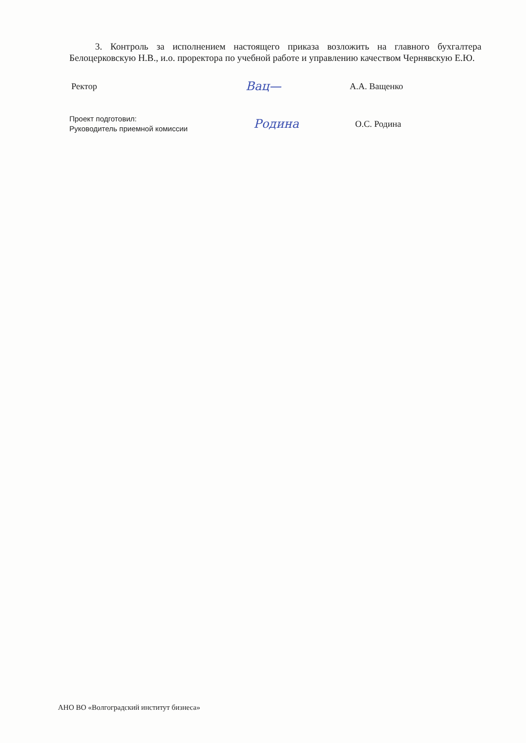3. Контроль за исполнением настоящего приказа возложить на главного бухгалтера Белоцерковскую Н.В., и.о. проректора по учебной работе и управлению качеством Чернявскую Е.Ю.
Ректор
Вац—
А.А. Ващенко
Проект подготовил:
Руководитель приемной комиссии
Родина
О.С. Родина
АНО ВО «Волгоградский институт бизнеса»